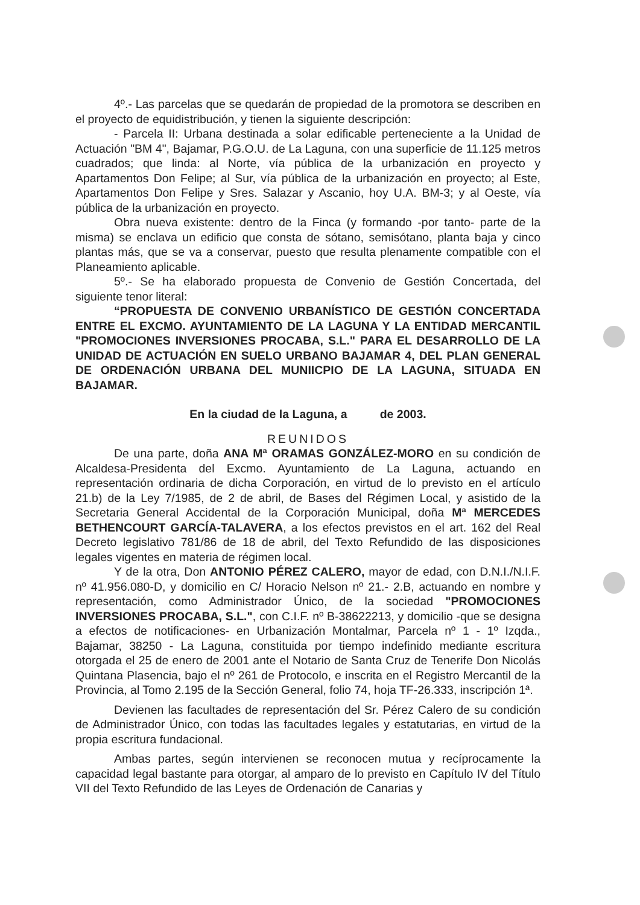4º.- Las parcelas que se quedarán de propiedad de la promotora se describen en el proyecto de equidistribución, y tienen la siguiente descripción:
- Parcela II: Urbana destinada a solar edificable perteneciente a la Unidad de Actuación "BM 4", Bajamar, P.G.O.U. de La Laguna, con una superficie de 11.125 metros cuadrados; que linda: al Norte, vía pública de la urbanización en proyecto y Apartamentos Don Felipe; al Sur, vía pública de la urbanización en proyecto; al Este, Apartamentos Don Felipe y Sres. Salazar y Ascanio, hoy U.A. BM-3; y al Oeste, vía pública de la urbanización en proyecto.
Obra nueva existente: dentro de la Finca (y formando -por tanto- parte de la misma) se enclava un edificio que consta de sótano, semisótano, planta baja y cinco plantas más, que se va a conservar, puesto que resulta plenamente compatible con el Planeamiento aplicable.
5º.- Se ha elaborado propuesta de Convenio de Gestión Concertada, del siguiente tenor literal:
“PROPUESTA DE CONVENIO URBANÍSTICO DE GESTIÓN CONCERTADA ENTRE EL EXCMO. AYUNTAMIENTO DE LA LAGUNA Y LA ENTIDAD MERCANTIL "PROMOCIONES INVERSIONES PROCABA, S.L." PARA EL DESARROLLO DE LA UNIDAD DE ACTUACIÓN EN SUELO URBANO BAJAMAR 4, DEL PLAN GENERAL DE ORDENACIÓN URBANA DEL MUNIICPIO DE LA LAGUNA, SITUADA EN BAJAMAR.
En la ciudad de la Laguna, a de 2003.
REUNIDOS
De una parte, doña ANA Mª ORAMAS GONZÁLEZ-MORO en su condición de Alcaldesa-Presidenta del Excmo. Ayuntamiento de La Laguna, actuando en representación ordinaria de dicha Corporación, en virtud de lo previsto en el artículo 21.b) de la Ley 7/1985, de 2 de abril, de Bases del Régimen Local, y asistido de la Secretaria General Accidental de la Corporación Municipal, doña Mª MERCEDES BETHENCOURT GARCÍA-TALAVERA, a los efectos previstos en el art. 162 del Real Decreto legislativo 781/86 de 18 de abril, del Texto Refundido de las disposiciones legales vigentes en materia de régimen local.
Y de la otra, Don ANTONIO PÉREZ CALERO, mayor de edad, con D.N.I./N.I.F. nº 41.956.080-D, y domicilio en C/ Horacio Nelson nº 21.- 2.B, actuando en nombre y representación, como Administrador Único, de la sociedad "PROMOCIONES INVERSIONES PROCABA, S.L.", con C.I.F. nº B-38622213, y domicilio -que se designa a efectos de notificaciones- en Urbanización Montalmar, Parcela nº 1 - 1º Izqda., Bajamar, 38250 - La Laguna, constituida por tiempo indefinido mediante escritura otorgada el 25 de enero de 2001 ante el Notario de Santa Cruz de Tenerife Don Nicolás Quintana Plasencia, bajo el nº 261 de Protocolo, e inscrita en el Registro Mercantil de la Provincia, al Tomo 2.195 de la Sección General, folio 74, hoja TF-26.333, inscripción 1ª.
Devienen las facultades de representación del Sr. Pérez Calero de su condición de Administrador Único, con todas las facultades legales y estatutarias, en virtud de la propia escritura fundacional.
Ambas partes, según intervienen se reconocen mutua y recíprocamente la capacidad legal bastante para otorgar, al amparo de lo previsto en Capítulo IV del Título VII del Texto Refundido de las Leyes de Ordenación de Canarias y